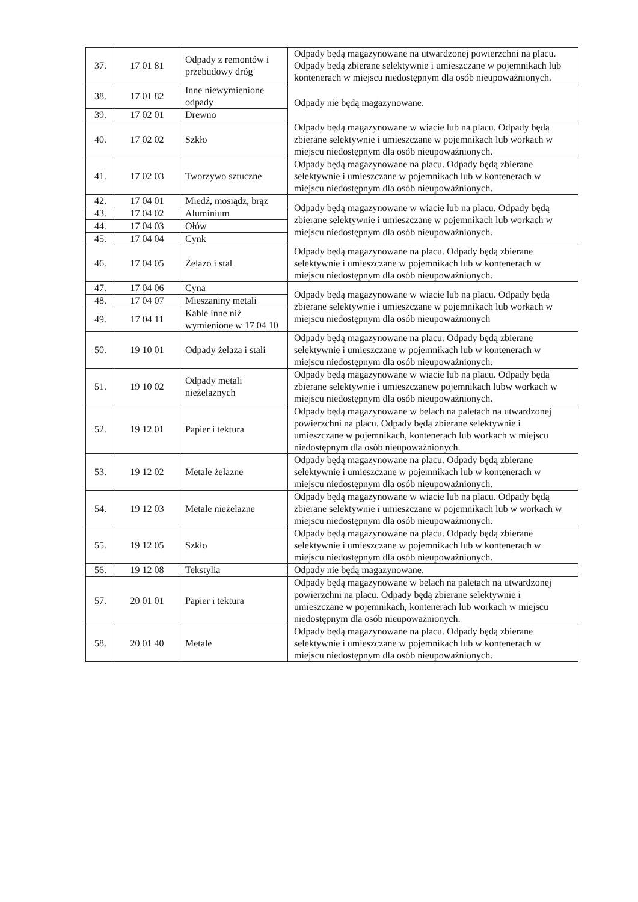| 37. | 17 01 81 | Odpady z remontów i przebudowy dróg | Odpady będą magazynowane na utwardzonej powierzchni na placu. Odpady będą zbierane selektywnie i umieszczane w pojemnikach lub kontenerach w miejscu niedostępnym dla osób nieupoważnionych. |
| 38. | 17 01 82 | Inne niewymienione odpady | Odpady nie będą magazynowane. |
| 39. | 17 02 01 | Drewno | |
| 40. | 17 02 02 | Szkło | Odpady będą magazynowane w wiacie lub na placu. Odpady będą zbierane selektywnie i umieszczane w pojemnikach lub workach w miejscu niedostępnym dla osób nieupoważnionych. |
| 41. | 17 02 03 | Tworzywo sztuczne | Odpady będą magazynowane na placu. Odpady będą zbierane selektywnie i umieszczane w pojemnikach lub w kontenerach w miejscu niedostępnym dla osób nieupoważnionych. |
| 42. | 17 04 01 | Miedź, mosiądz, brąz | Odpady będą magazynowane w wiacie lub na placu. Odpady będą zbierane selektywnie i umieszczane w pojemnikach lub workach w miejscu niedostępnym dla osób nieupoważnionych. |
| 43. | 17 04 02 | Aluminium | |
| 44. | 17 04 03 | Ołów | |
| 45. | 17 04 04 | Cynk | |
| 46. | 17 04 05 | Żelazo i stal | Odpady będą magazynowane na placu. Odpady będą zbierane selektywnie i umieszczane w pojemnikach lub w kontenerach w miejscu niedostępnym dla osób nieupoważnionych. |
| 47. | 17 04 06 | Cyna | Odpady będą magazynowane w wiacie lub na placu. Odpady będą zbierane selektywnie i umieszczane w pojemnikach lub workach w miejscu niedostępnym dla osób nieupoważnionych |
| 48. | 17 04 07 | Mieszaniny metali | |
| 49. | 17 04 11 | Kable inne niż wymienione w 17 04 10 | |
| 50. | 19 10 01 | Odpady żelaza i stali | Odpady będą magazynowane na placu. Odpady będą zbierane selektywnie i umieszczane w pojemnikach lub w kontenerach w miejscu niedostępnym dla osób nieupoważnionych. |
| 51. | 19 10 02 | Odpady metali nieżelaznych | Odpady będą magazynowane w wiacie lub na placu. Odpady będą zbierane selektywnie i umieszczanew pojemnikach lubw workach w miejscu niedostępnym dla osób nieupoważnionych. |
| 52. | 19 12 01 | Papier i tektura | Odpady będą magazynowane w belach na paletach na utwardzonej powierzchni na placu. Odpady będą zbierane selektywnie i umieszczane w pojemnikach, kontenerach lub workach w miejscu niedostępnym dla osób nieupoważnionych. |
| 53. | 19 12 02 | Metale żelazne | Odpady będą magazynowane na placu. Odpady będą zbierane selektywnie i umieszczane w pojemnikach lub w kontenerach w miejscu niedostępnym dla osób nieupoważnionych. |
| 54. | 19 12 03 | Metale nieżelazne | Odpady będą magazynowane w wiacie lub na placu. Odpady będą zbierane selektywnie i umieszczane w pojemnikach lub w workach w miejscu niedostępnym dla osób nieupoważnionych. |
| 55. | 19 12 05 | Szkło | Odpady będą magazynowane na placu. Odpady będą zbierane selektywnie i umieszczane w pojemnikach lub w kontenerach w miejscu niedostępnym dla osób nieupoważnionych. |
| 56. | 19 12 08 | Tekstylia | Odpady nie będą magazynowane. |
| 57. | 20 01 01 | Papier i tektura | Odpady będą magazynowane w belach na paletach na utwardzonej powierzchni na placu. Odpady będą zbierane selektywnie i umieszczane w pojemnikach, kontenerach lub workach w miejscu niedostępnym dla osób nieupoważnionych. |
| 58. | 20 01 40 | Metale | Odpady będą magazynowane na placu. Odpady będą zbierane selektywnie i umieszczane w pojemnikach lub w kontenerach w miejscu niedostępnym dla osób nieupoważnionych. |